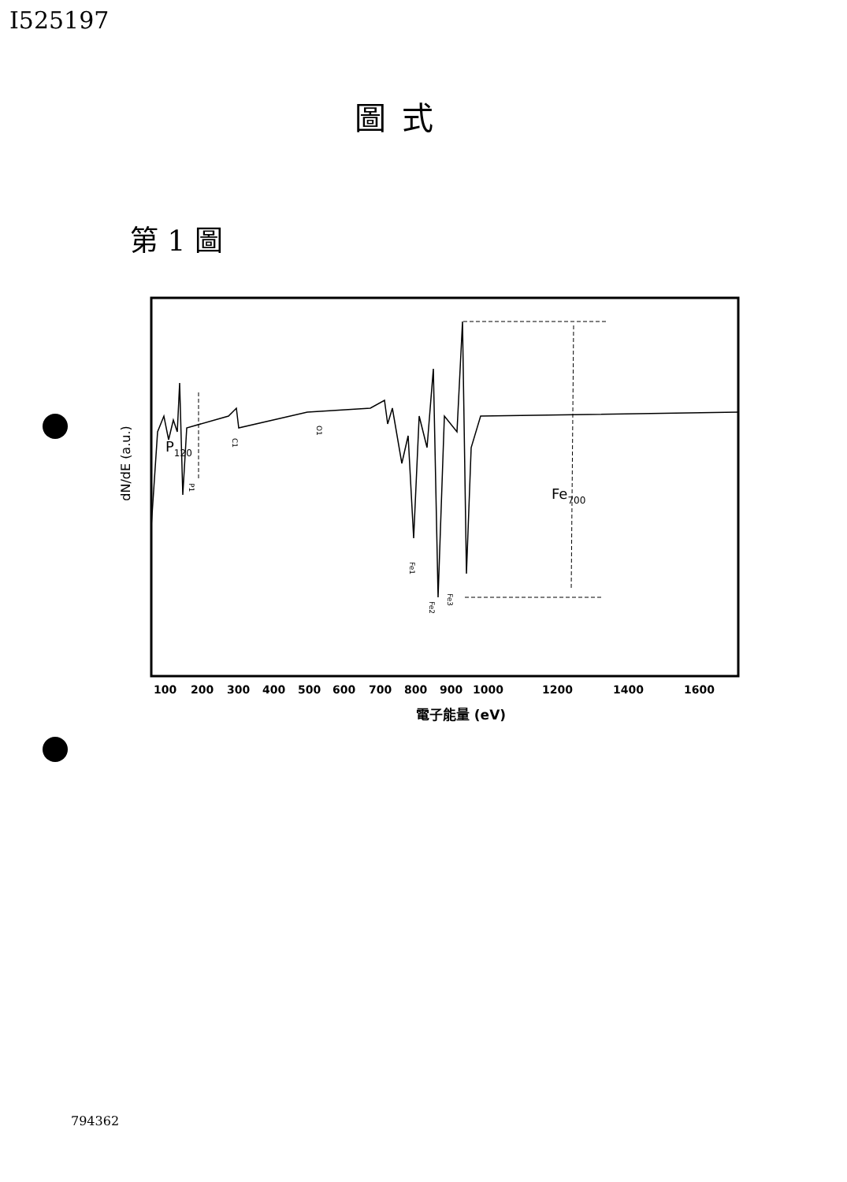I525197
圖式
第 1 圖
dN/dE (a.u.)
P120
P1
C1
O1
Fe1
Fe2
Fe3
Fe700
100
200
300
400
500
600
700
800
900
1000
1200
1400
1600
電子能量 (eV)
794362